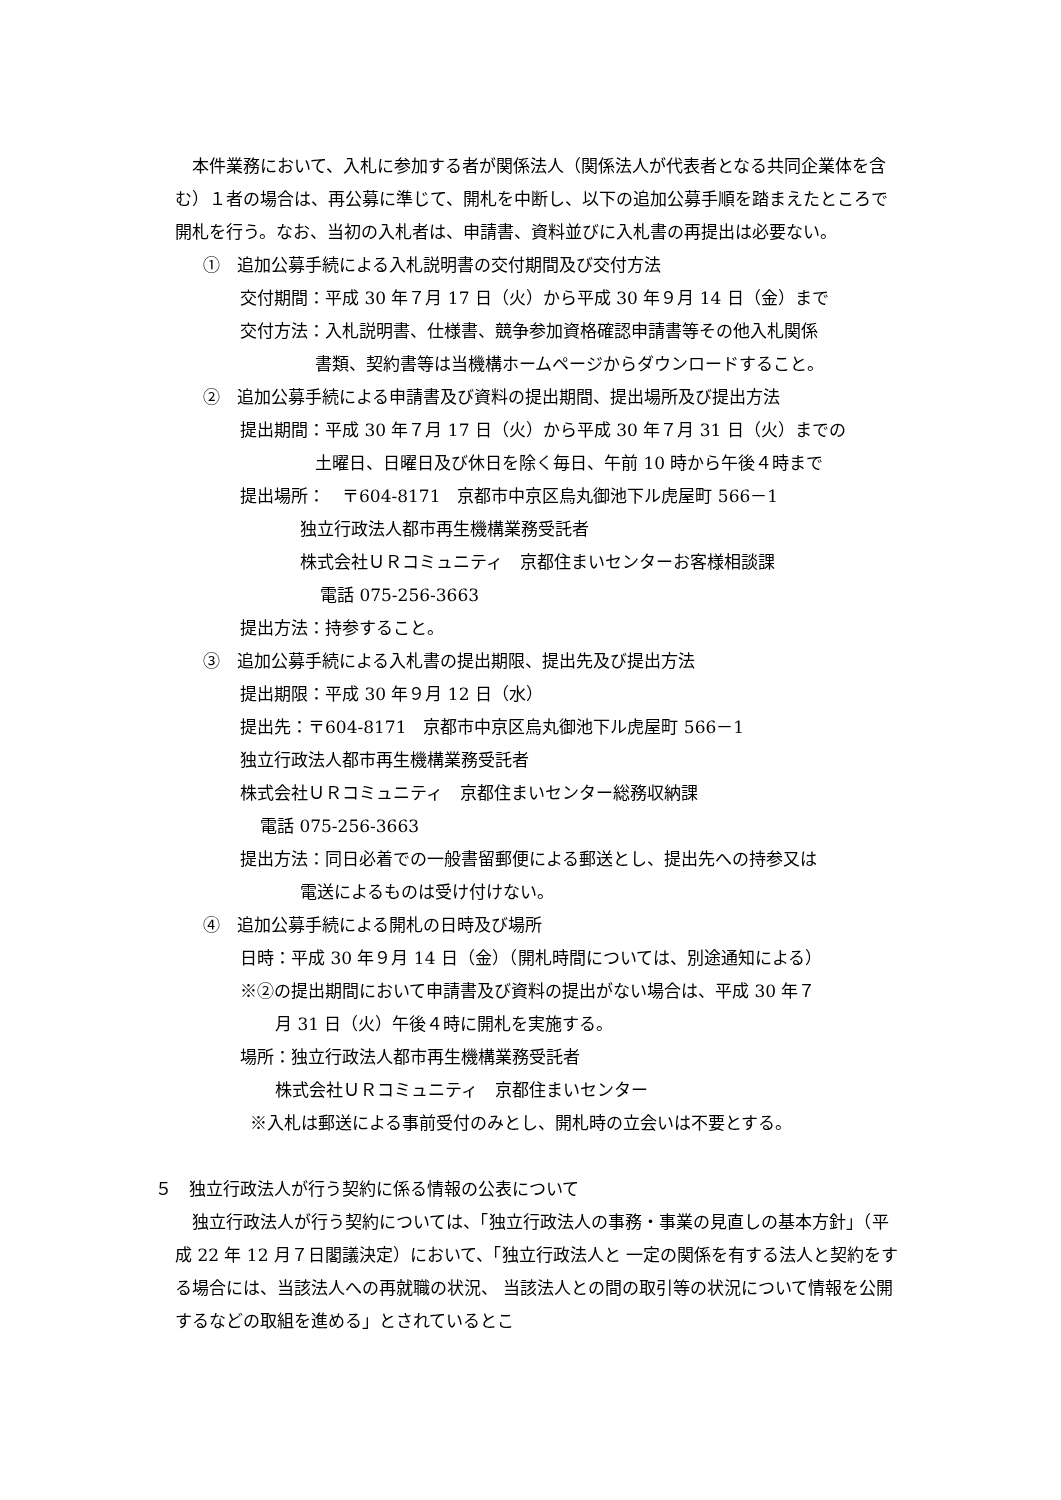本件業務において、入札に参加する者が関係法人（関係法人が代表者となる共同企業体を含む）１者の場合は、再公募に準じて、開札を中断し、以下の追加公募手順を踏まえたところで開札を行う。なお、当初の入札者は、申請書、資料並びに入札書の再提出は必要ない。
①　追加公募手続による入札説明書の交付期間及び交付方法
交付期間：平成 30 年７月 17 日（火）から平成 30 年９月 14 日（金）まで
交付方法：入札説明書、仕様書、競争参加資格確認申請書等その他入札関係
書類、契約書等は当機構ホームページからダウンロードすること。
②　追加公募手続による申請書及び資料の提出期間、提出場所及び提出方法
提出期間：平成 30 年７月 17 日（火）から平成 30 年７月 31 日（火）までの
土曜日、日曜日及び休日を除く毎日、午前 10 時から午後４時まで
提出場所：　〒604-8171　京都市中京区烏丸御池下ル虎屋町 566－1
独立行政法人都市再生機構業務受託者
株式会社ＵＲコミュニティ　京都住まいセンターお客様相談課
電話 075-256-3663
提出方法：持参すること。
③　追加公募手続による入札書の提出期限、提出先及び提出方法
提出期限：平成 30 年９月 12 日（水）
提出先：〒604-8171　京都市中京区烏丸御池下ル虎屋町 566－1
独立行政法人都市再生機構業務受託者
株式会社ＵＲコミュニティ　京都住まいセンター総務収納課
電話 075-256-3663
提出方法：同日必着での一般書留郵便による郵送とし、提出先への持参又は
電送によるものは受け付けない。
④　追加公募手続による開札の日時及び場所
日時：平成 30 年９月 14 日（金）（開札時間については、別途通知による）
※②の提出期間において申請書及び資料の提出がない場合は、平成 30 年７
月 31 日（火）午後４時に開札を実施する。
場所：独立行政法人都市再生機構業務受託者
株式会社ＵＲコミュニティ　京都住まいセンター
※入札は郵送による事前受付のみとし、開札時の立会いは不要とする。
５　独立行政法人が行う契約に係る情報の公表について
　独立行政法人が行う契約については、「独立行政法人の事務・事業の見直しの基本方針」（平成 22 年 12 月７日閣議決定）において、「独立行政法人と 一定の関係を有する法人と契約をする場合には、当該法人への再就職の状況、 当該法人との間の取引等の状況について情報を公開するなどの取組を進める」とされているとこ